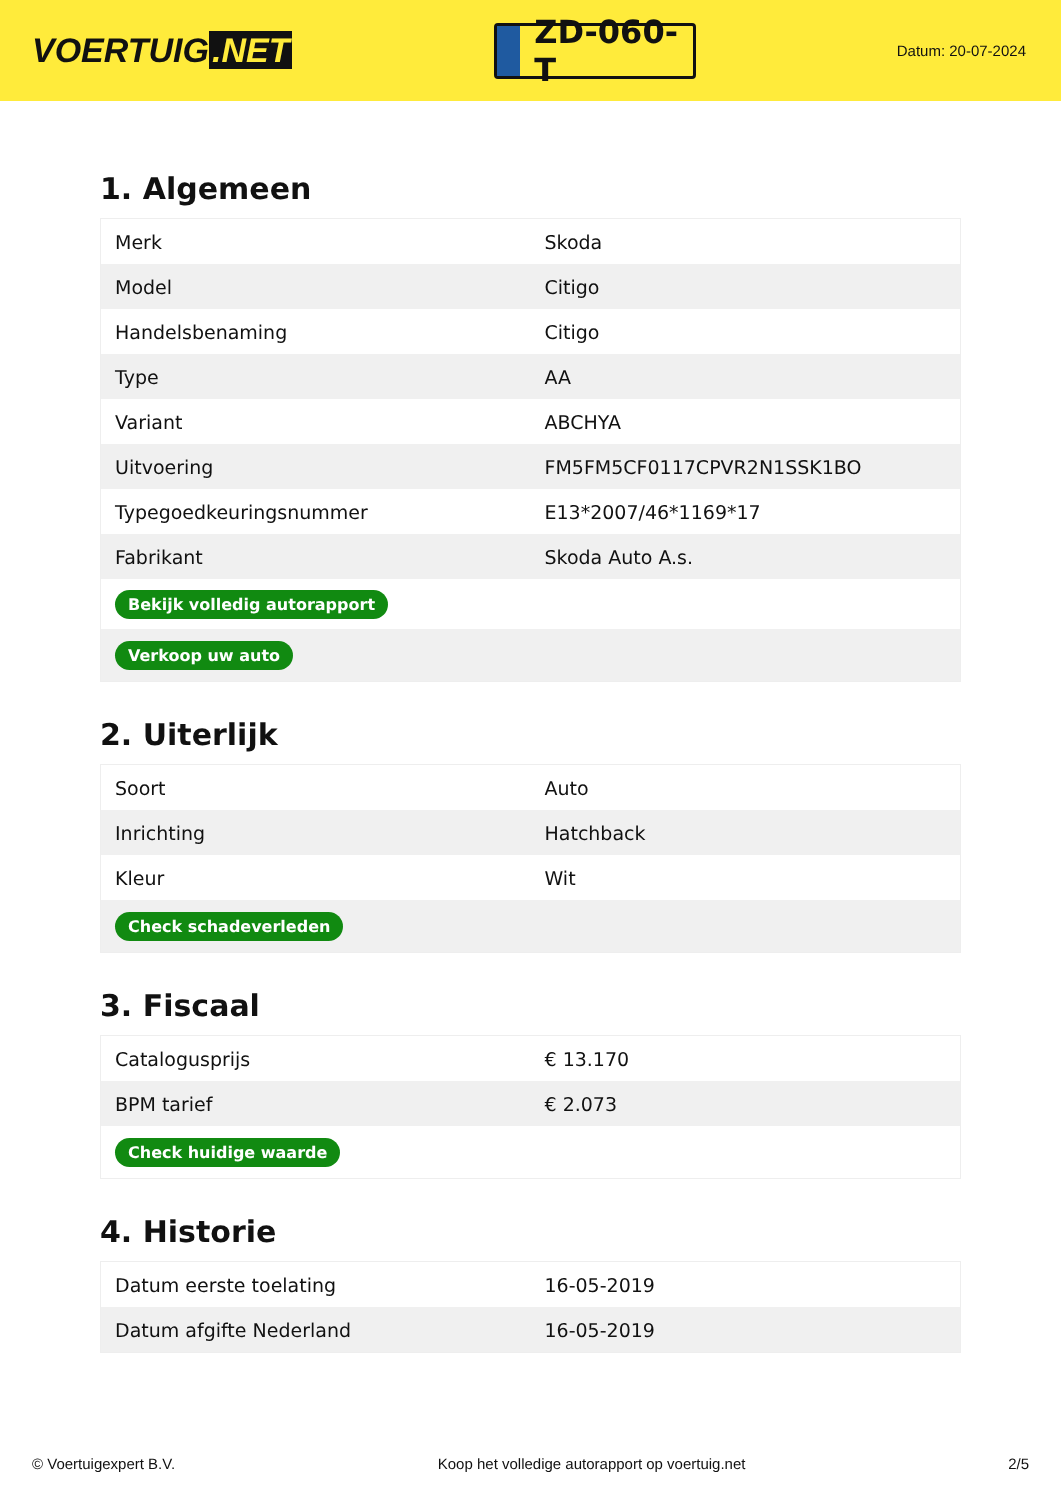VOERTUIG.NET
ZD-060-T
Datum: 20-07-2024
1. Algemeen
| Merk | Skoda |
| Model | Citigo |
| Handelsbenaming | Citigo |
| Type | AA |
| Variant | ABCHYA |
| Uitvoering | FM5FM5CF0117CPVR2N1SSK1BO |
| Typegoedkeuringsnummer | E13*2007/46*1169*17 |
| Fabrikant | Skoda Auto A.s. |
| Bekijk volledig autorapport | |
| Verkoop uw auto | |
2. Uiterlijk
| Soort | Auto |
| Inrichting | Hatchback |
| Kleur | Wit |
| Check schadeverleden | |
3. Fiscaal
| Catalogusprijs | € 13.170 |
| BPM tarief | € 2.073 |
| Check huidige waarde | |
4. Historie
| Datum eerste toelating | 16-05-2019 |
| Datum afgifte Nederland | 16-05-2019 |
© Voertuigexpert B.V. Koop het volledige autorapport op voertuig.net 2/5